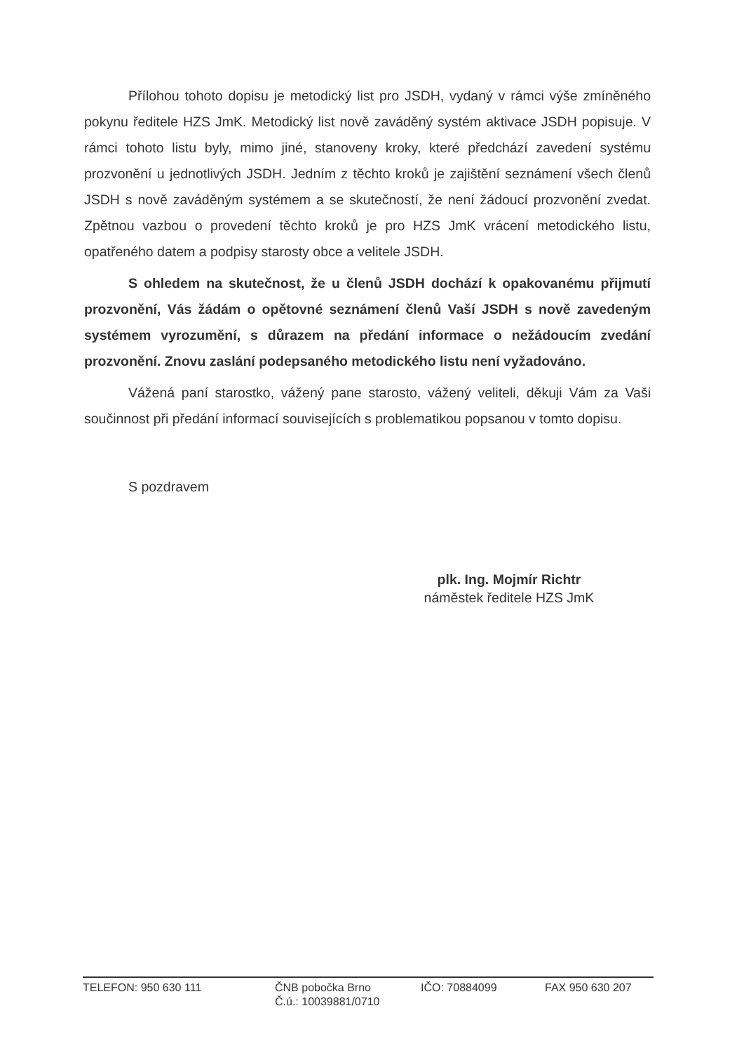Přílohou tohoto dopisu je metodický list pro JSDH, vydaný v rámci výše zmíněného pokynu ředitele HZS JmK. Metodický list nově zaváděný systém aktivace JSDH popisuje. V rámci tohoto listu byly, mimo jiné, stanoveny kroky, které předchází zavedení systému prozvonění u jednotlivých JSDH. Jedním z těchto kroků je zajištění seznámení všech členů JSDH s nově zaváděným systémem a se skutečností, že není žádoucí prozvonění zvedat. Zpětnou vazbou o provedení těchto kroků je pro HZS JmK vrácení metodického listu, opatřeného datem a podpisy starosty obce a velitele JSDH.
S ohledem na skutečnost, že u členů JSDH dochází k opakovanému přijmutí prozvonění, Vás žádám o opětovné seznámení členů Vaší JSDH s nově zavedeným systémem vyrozumění, s důrazem na předání informace o nežádoucím zvedání prozvonění. Znovu zaslání podepsaného metodického listu není vyžadováno.
Vážená paní starostko, vážený pane starosto, vážený veliteli, děkuji Vám za Vaši součinnost při předání informací souvisejících s problematikou popsanou v tomto dopisu.
S pozdravem
plk. Ing. Mojmír Richtr
náměstek ředitele HZS JmK
TELEFON: 950 630 111 ČNB pobočka Brno
Č.ú.: 10039881/0710
IČO: 70884099 FAX 950 630 207